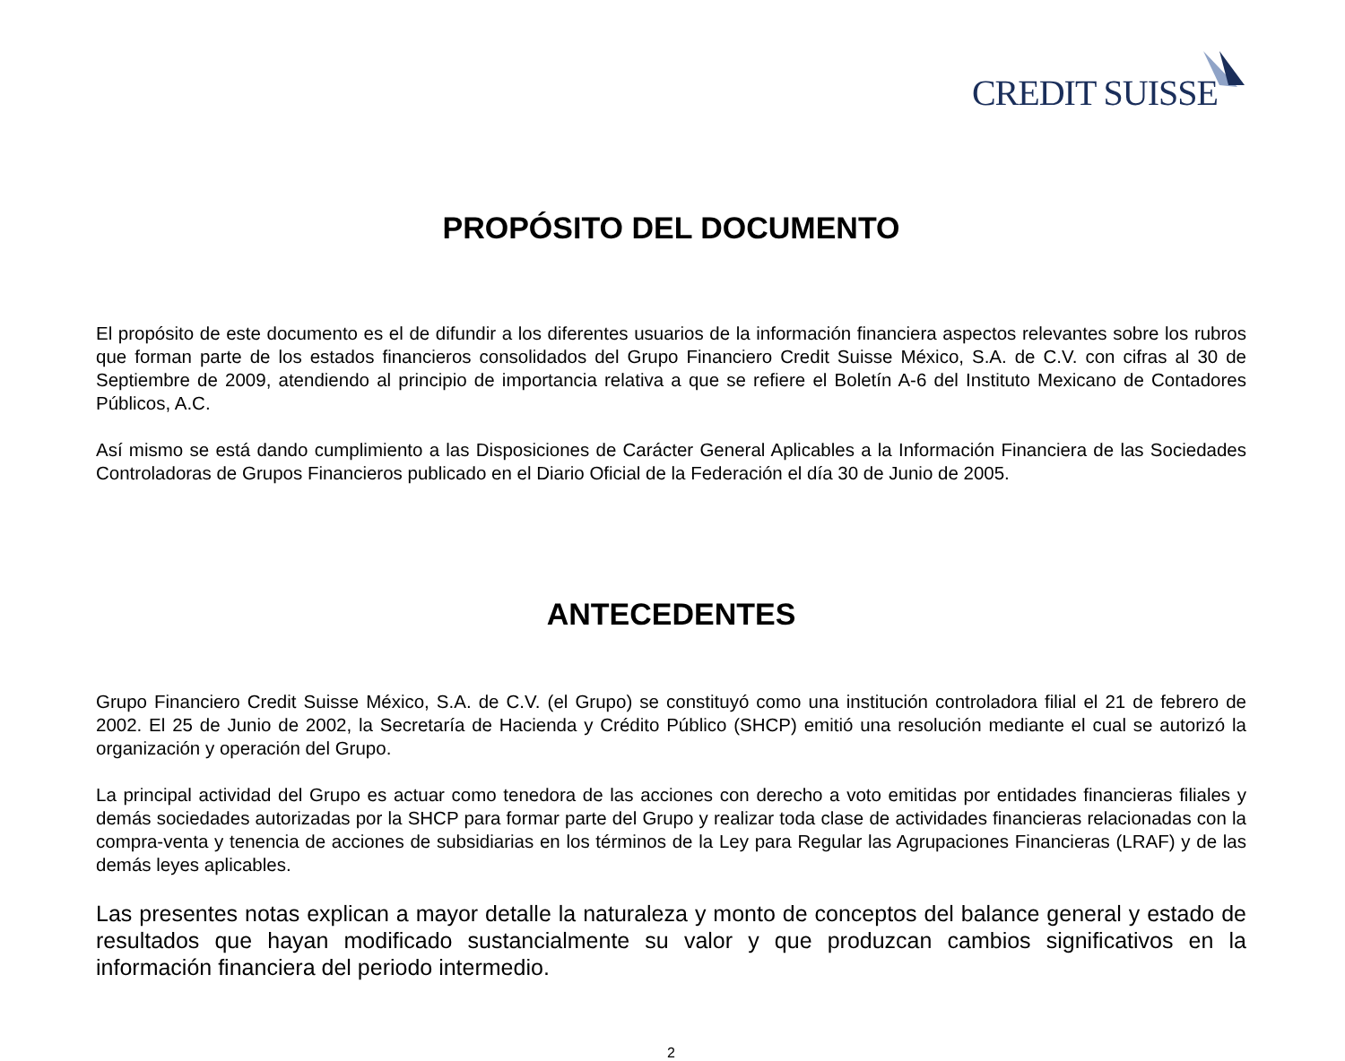CREDIT SUISSE
PROPÓSITO DEL DOCUMENTO
El propósito de este documento es el de difundir a los diferentes usuarios de la información financiera aspectos relevantes sobre los rubros que forman parte de los estados financieros consolidados del Grupo Financiero Credit Suisse México, S.A. de C.V. con cifras al 30 de Septiembre de 2009, atendiendo al principio de importancia relativa a que se refiere el Boletín A-6 del Instituto Mexicano de Contadores Públicos, A.C.
Así mismo se está dando cumplimiento a las Disposiciones de Carácter General Aplicables a la Información Financiera de las Sociedades Controladoras de Grupos Financieros publicado en el Diario Oficial de la Federación el día 30 de Junio de 2005.
ANTECEDENTES
Grupo Financiero Credit Suisse México, S.A. de C.V. (el Grupo) se constituyó como una institución controladora filial el 21 de febrero de 2002. El 25 de Junio de 2002, la Secretaría de Hacienda y Crédito Público (SHCP) emitió una resolución mediante el cual se autorizó la organización y operación del Grupo.
La principal actividad del Grupo es actuar como tenedora de las acciones con derecho a voto emitidas por entidades financieras filiales y demás sociedades autorizadas por la SHCP para formar parte del Grupo y realizar toda clase de actividades financieras relacionadas con la compra-venta y tenencia de acciones de subsidiarias en los términos de la Ley para Regular las Agrupaciones Financieras (LRAF) y de las demás leyes aplicables.
Las presentes notas explican a mayor detalle la naturaleza y monto de conceptos del balance general y estado de resultados que hayan modificado sustancialmente su valor y que produzcan cambios significativos en la información financiera del periodo intermedio.
2